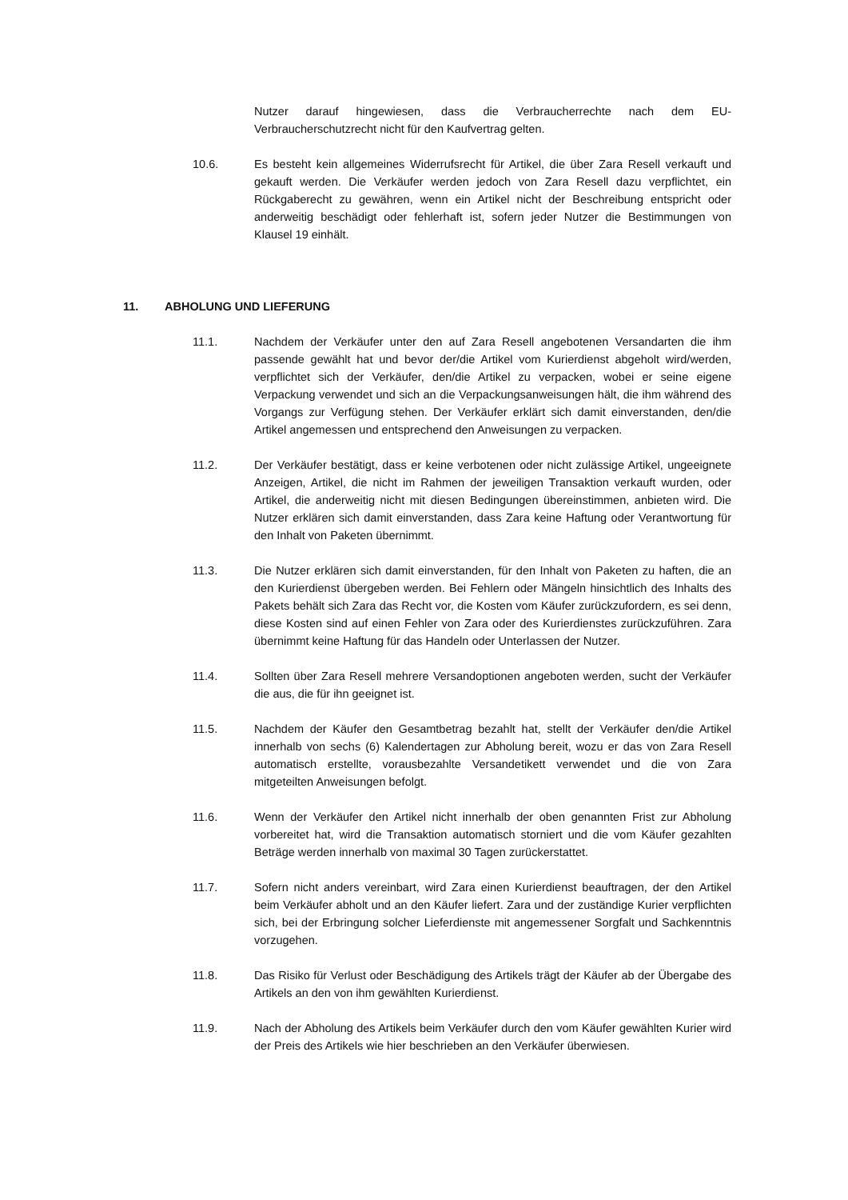Nutzer darauf hingewiesen, dass die Verbraucherrechte nach dem EU-Verbraucherschutzrecht nicht für den Kaufvertrag gelten.
10.6. Es besteht kein allgemeines Widerrufsrecht für Artikel, die über Zara Resell verkauft und gekauft werden. Die Verkäufer werden jedoch von Zara Resell dazu verpflichtet, ein Rückgaberecht zu gewähren, wenn ein Artikel nicht der Beschreibung entspricht oder anderweitig beschädigt oder fehlerhaft ist, sofern jeder Nutzer die Bestimmungen von Klausel 19 einhält.
11. ABHOLUNG UND LIEFERUNG
11.1. Nachdem der Verkäufer unter den auf Zara Resell angebotenen Versandarten die ihm passende gewählt hat und bevor der/die Artikel vom Kurierdienst abgeholt wird/werden, verpflichtet sich der Verkäufer, den/die Artikel zu verpacken, wobei er seine eigene Verpackung verwendet und sich an die Verpackungsanweisungen hält, die ihm während des Vorgangs zur Verfügung stehen. Der Verkäufer erklärt sich damit einverstanden, den/die Artikel angemessen und entsprechend den Anweisungen zu verpacken.
11.2. Der Verkäufer bestätigt, dass er keine verbotenen oder nicht zulässige Artikel, ungeeignete Anzeigen, Artikel, die nicht im Rahmen der jeweiligen Transaktion verkauft wurden, oder Artikel, die anderweitig nicht mit diesen Bedingungen übereinstimmen, anbieten wird. Die Nutzer erklären sich damit einverstanden, dass Zara keine Haftung oder Verantwortung für den Inhalt von Paketen übernimmt.
11.3. Die Nutzer erklären sich damit einverstanden, für den Inhalt von Paketen zu haften, die an den Kurierdienst übergeben werden. Bei Fehlern oder Mängeln hinsichtlich des Inhalts des Pakets behält sich Zara das Recht vor, die Kosten vom Käufer zurückzufordern, es sei denn, diese Kosten sind auf einen Fehler von Zara oder des Kurierdienstes zurückzuführen. Zara übernimmt keine Haftung für das Handeln oder Unterlassen der Nutzer.
11.4. Sollten über Zara Resell mehrere Versandoptionen angeboten werden, sucht der Verkäufer die aus, die für ihn geeignet ist.
11.5. Nachdem der Käufer den Gesamtbetrag bezahlt hat, stellt der Verkäufer den/die Artikel innerhalb von sechs (6) Kalendertagen zur Abholung bereit, wozu er das von Zara Resell automatisch erstellte, vorausbezahlte Versandetikett verwendet und die von Zara mitgeteilten Anweisungen befolgt.
11.6. Wenn der Verkäufer den Artikel nicht innerhalb der oben genannten Frist zur Abholung vorbereitet hat, wird die Transaktion automatisch storniert und die vom Käufer gezahlten Beträge werden innerhalb von maximal 30 Tagen zurückerstattet.
11.7. Sofern nicht anders vereinbart, wird Zara einen Kurierdienst beauftragen, der den Artikel beim Verkäufer abholt und an den Käufer liefert. Zara und der zuständige Kurier verpflichten sich, bei der Erbringung solcher Lieferdienste mit angemessener Sorgfalt und Sachkenntnis vorzugehen.
11.8. Das Risiko für Verlust oder Beschädigung des Artikels trägt der Käufer ab der Übergabe des Artikels an den von ihm gewählten Kurierdienst.
11.9. Nach der Abholung des Artikels beim Verkäufer durch den vom Käufer gewählten Kurier wird der Preis des Artikels wie hier beschrieben an den Verkäufer überwiesen.